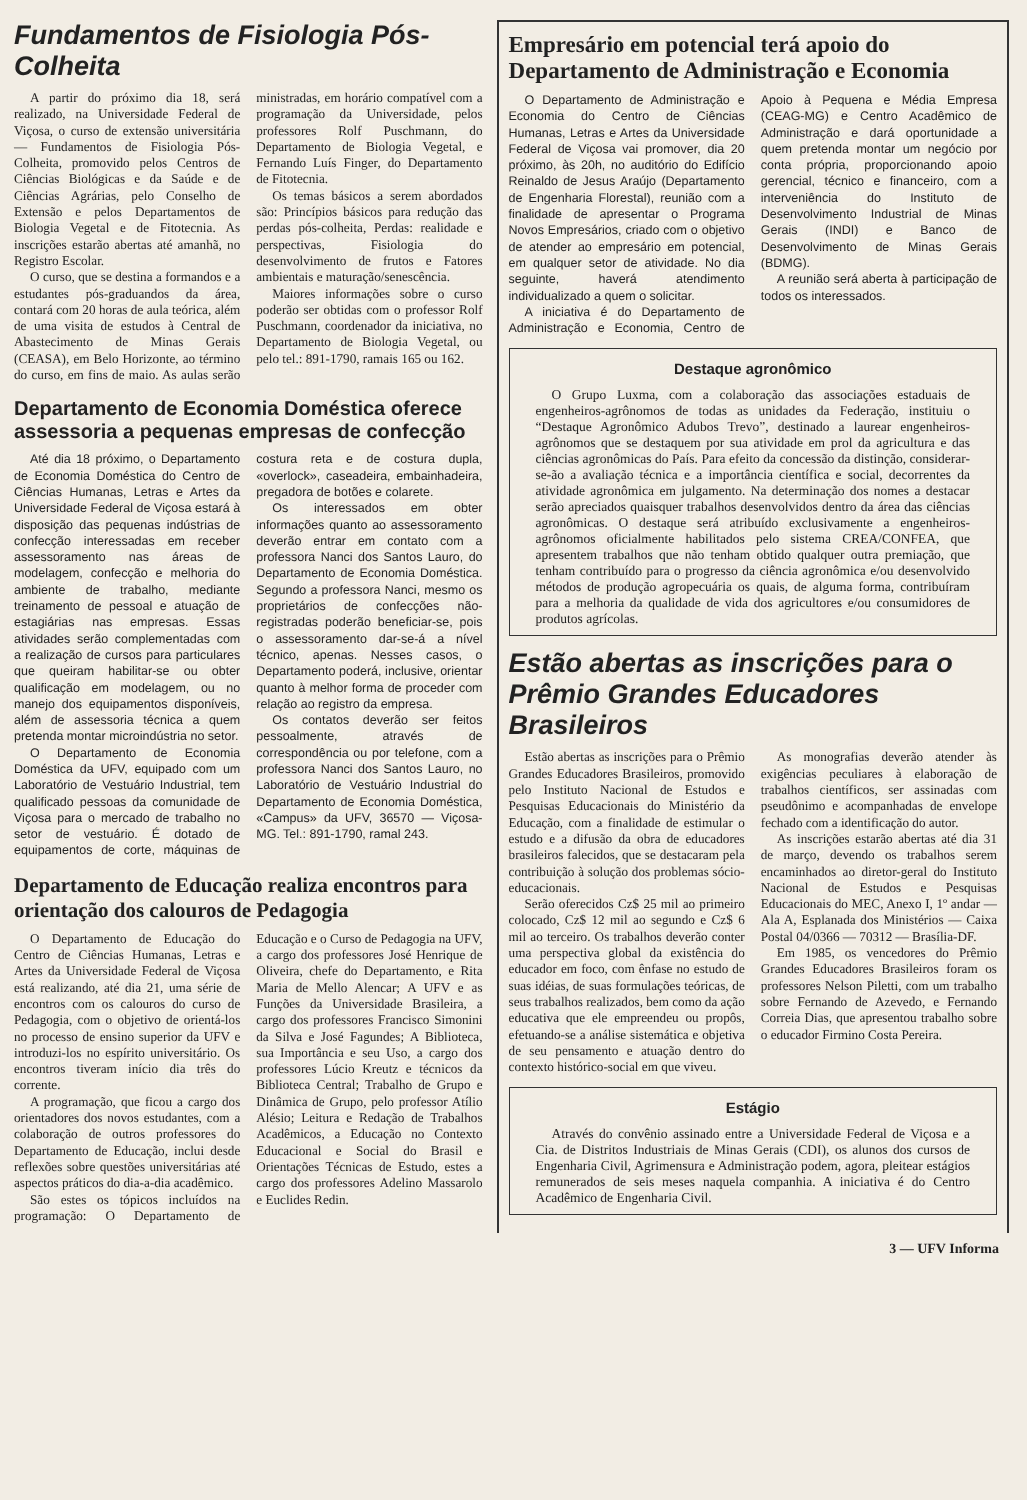Fundamentos de Fisiologia Pós-Colheita
A partir do próximo dia 18, será realizado, na Universidade Federal de Viçosa, o curso de extensão universitária — Fundamentos de Fisiologia Pós-Colheita, promovido pelos Centros de Ciências Biológicas e da Saúde e de Ciências Agrárias, pelo Conselho de Extensão e pelos Departamentos de Biologia Vegetal e de Fitotecnia. As inscrições estarão abertas até amanhã, no Registro Escolar.
O curso, que se destina a formandos e a estudantes pós-graduandos da área, contará com 20 horas de aula teórica, além de uma visita de estudos à Central de Abastecimento de Minas Gerais (CEASA), em Belo Horizonte, ao término do curso, em fins de maio. As aulas serão ministradas, em horário compatível com a programação da Universidade, pelos professores Rolf Puschmann, do Departamento de Biologia Vegetal, e Fernando Luís Finger, do Departamento de Fitotecnia.
Os temas básicos a serem abordados são: Princípios básicos para redução das perdas pós-colheita, Perdas: realidade e perspectivas, Fisiologia do desenvolvimento de frutos e Fatores ambientais e maturação/senescência.
Maiores informações sobre o curso poderão ser obtidas com o professor Rolf Puschmann, coordenador da iniciativa, no Departamento de Biologia Vegetal, ou pelo tel.: 891-1790, ramais 165 ou 162.
Departamento de Economia Doméstica oferece assessoria a pequenas empresas de confecção
Até dia 18 próximo, o Departamento de Economia Doméstica do Centro de Ciências Humanas, Letras e Artes da Universidade Federal de Viçosa estará à disposição das pequenas indústrias de confecção interessadas em receber assessoramento nas áreas de modelagem, confecção e melhoria do ambiente de trabalho, mediante treinamento de pessoal e atuação de estagiárias nas empresas. Essas atividades serão complementadas com a realização de cursos para particulares que queiram habilitar-se ou obter qualificação em modelagem, ou no manejo dos equipamentos disponíveis, além de assessoria técnica a quem pretenda montar microindústria no setor.
O Departamento de Economia Doméstica da UFV, equipado com um Laboratório de Vestuário Industrial, tem qualificado pessoas da comunidade de Viçosa para o mercado de trabalho no setor de vestuário. É dotado de equipamentos de corte, máquinas de costura reta e de costura dupla, «overlock», caseadeira, embainhadeira, pregadora de botões e colarete.
Os interessados em obter informações quanto ao assessoramento deverão entrar em contato com a professora Nanci dos Santos Lauro, do Departamento de Economia Doméstica. Segundo a professora Nanci, mesmo os proprietários de confecções não-registradas poderão beneficiar-se, pois o assessoramento dar-se-á a nível técnico, apenas. Nesses casos, o Departamento poderá, inclusive, orientar quanto à melhor forma de proceder com relação ao registro da empresa.
Os contatos deverão ser feitos pessoalmente, através de correspondência ou por telefone, com a professora Nanci dos Santos Lauro, no Laboratório de Vestuário Industrial do Departamento de Economia Doméstica, «Campus» da UFV, 36570 — Viçosa-MG. Tel.: 891-1790, ramal 243.
Departamento de Educação realiza encontros para orientação dos calouros de Pedagogia
O Departamento de Educação do Centro de Ciências Humanas, Letras e Artes da Universidade Federal de Viçosa está realizando, até dia 21, uma série de encontros com os calouros do curso de Pedagogia, com o objetivo de orientá-los no processo de ensino superior da UFV e introduzi-los no espírito universitário. Os encontros tiveram início dia três do corrente.
A programação, que ficou a cargo dos orientadores dos novos estudantes, com a colaboração de outros professores do Departamento de Educação, inclui desde reflexões sobre questões universitárias até aspectos práticos do dia-a-dia acadêmico.
São estes os tópicos incluídos na programação: O Departamento de Educação e o Curso de Pedagogia na UFV, a cargo dos professores José Henrique de Oliveira, chefe do Departamento, e Rita Maria de Mello Alencar; A UFV e as Funções da Universidade Brasileira, a cargo dos professores Francisco Simonini da Silva e José Fagundes; A Biblioteca, sua Importância e seu Uso, a cargo dos professores Lúcio Kreutz e técnicos da Biblioteca Central; Trabalho de Grupo e Dinâmica de Grupo, pelo professor Atílio Alésio; Leitura e Redação de Trabalhos Acadêmicos, a Educação no Contexto Educacional e Social do Brasil e Orientações Técnicas de Estudo, estes a cargo dos professores Adelino Massarolo e Euclides Redin.
Empresário em potencial terá apoio do Departamento de Administração e Economia
O Departamento de Administração e Economia do Centro de Ciências Humanas, Letras e Artes da Universidade Federal de Viçosa vai promover, dia 20 próximo, às 20h, no auditório do Edifício Reinaldo de Jesus Araújo (Departamento de Engenharia Florestal), reunião com a finalidade de apresentar o Programa Novos Empresários, criado com o objetivo de atender ao empresário em potencial, em qualquer setor de atividade. No dia seguinte, haverá atendimento individualizado a quem o solicitar.
A iniciativa é do Departamento de Administração e Economia, Centro de Apoio à Pequena e Média Empresa (CEAG-MG) e Centro Acadêmico de Administração e dará oportunidade a quem pretenda montar um negócio por conta própria, proporcionando apoio gerencial, técnico e financeiro, com a interveniência do Instituto de Desenvolvimento Industrial de Minas Gerais (INDI) e Banco de Desenvolvimento de Minas Gerais (BDMG).
A reunião será aberta à participação de todos os interessados.
Destaque agronômico
O Grupo Luxma, com a colaboração das associações estaduais de engenheiros-agrônomos de todas as unidades da Federação, instituiu o “Destaque Agronômico Adubos Trevo”, destinado a laurear engenheiros-agrônomos que se destaquem por sua atividade em prol da agricultura e das ciências agronômicas do País. Para efeito da concessão da distinção, considerar-se-ão a avaliação técnica e a importância científica e social, decorrentes da atividade agronômica em julgamento. Na determinação dos nomes a destacar serão apreciados quaisquer trabalhos desenvolvidos dentro da área das ciências agronômicas. O destaque será atribuído exclusivamente a engenheiros-agrônomos oficialmente habilitados pelo sistema CREA/CONFEA, que apresentem trabalhos que não tenham obtido qualquer outra premiação, que tenham contribuído para o progresso da ciência agronômica e/ou desenvolvido métodos de produção agropecuária os quais, de alguma forma, contribuíram para a melhoria da qualidade de vida dos agricultores e/ou consumidores de produtos agrícolas.
Estão abertas as inscrições para o Prêmio Grandes Educadores Brasileiros
Estão abertas as inscrições para o Prêmio Grandes Educadores Brasileiros, promovido pelo Instituto Nacional de Estudos e Pesquisas Educacionais do Ministério da Educação, com a finalidade de estimular o estudo e a difusão da obra de educadores brasileiros falecidos, que se destacaram pela contribuição à solução dos problemas sócio-educacionais.
Serão oferecidos Cz$ 25 mil ao primeiro colocado, Cz$ 12 mil ao segundo e Cz$ 6 mil ao terceiro. Os trabalhos deverão conter uma perspectiva global da existência do educador em foco, com ênfase no estudo de suas idéias, de suas formulações teóricas, de seus trabalhos realizados, bem como da ação educativa que ele empreendeu ou propôs, efetuando-se a análise sistemática e objetiva de seu pensamento e atuação dentro do contexto histórico-social em que viveu.
As monografias deverão atender às exigências peculiares à elaboração de trabalhos científicos, ser assinadas com pseudônimo e acompanhadas de envelope fechado com a identificação do autor.
As inscrições estarão abertas até dia 31 de março, devendo os trabalhos serem encaminhados ao diretor-geral do Instituto Nacional de Estudos e Pesquisas Educacionais do MEC, Anexo I, 1º andar — Ala A, Esplanada dos Ministérios — Caixa Postal 04/0366 — 70312 — Brasília-DF.
Em 1985, os vencedores do Prêmio Grandes Educadores Brasileiros foram os professores Nelson Piletti, com um trabalho sobre Fernando de Azevedo, e Fernando Correia Dias, que apresentou trabalho sobre o educador Firmino Costa Pereira.
Estágio
Através do convênio assinado entre a Universidade Federal de Viçosa e a Cia. de Distritos Industriais de Minas Gerais (CDI), os alunos dos cursos de Engenharia Civil, Agrimensura e Administração podem, agora, pleitear estágios remunerados de seis meses naquela companhia. A iniciativa é do Centro Acadêmico de Engenharia Civil.
3 — UFV Informa